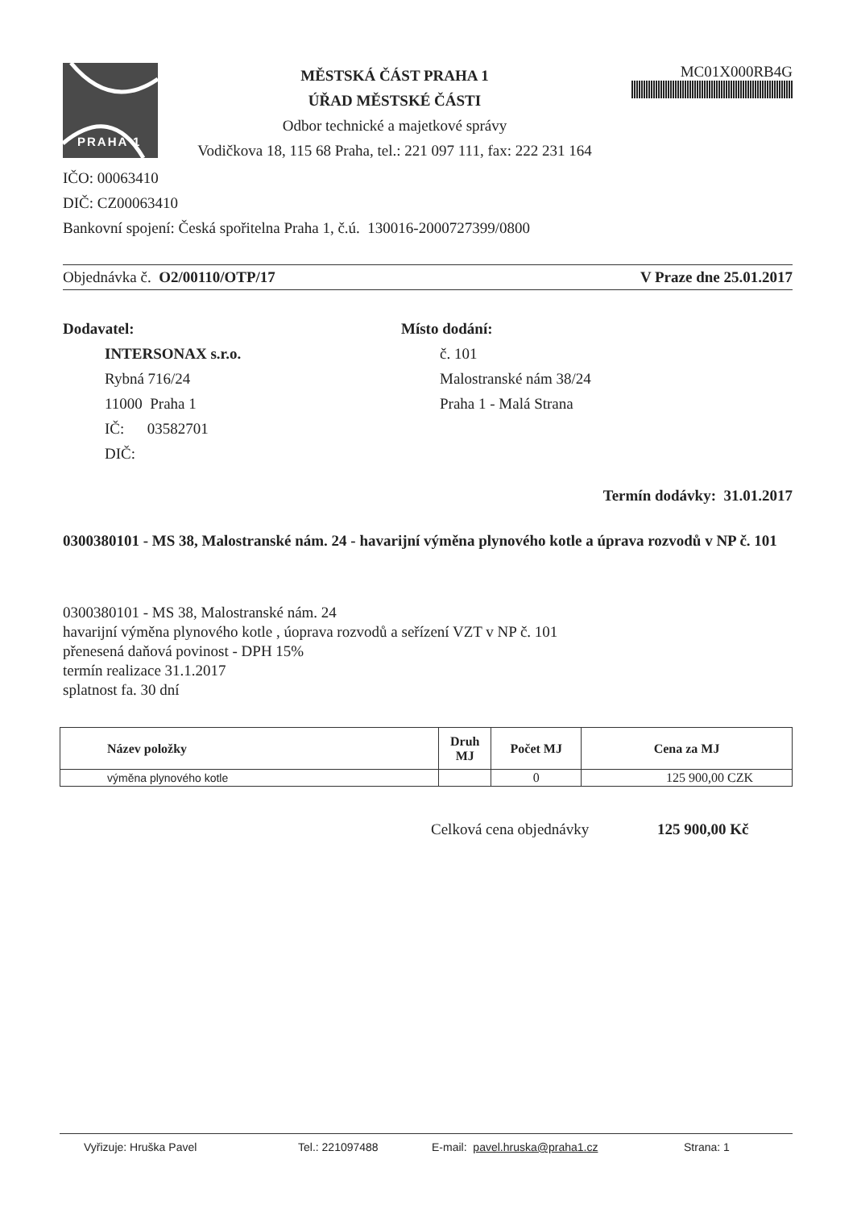PRAHA 1
MĚSTSKÁ ČÁST PRAHA 1
ÚŘAD MĚSTSKÉ ČÁSTI
Odbor technické a majetkové správy
Vodičkova 18, 115 68 Praha, tel.: 221 097 111, fax: 222 231 164
MC01X000RB4G
IČO: 00063410
DIČ: CZ00063410
Bankovní spojení: Česká spořitelna Praha 1, č.ú. 130016-2000727399/0800
Objednávka č. O2/00110/OTP/17 V Praze dne 25.01.2017
Dodavatel:
INTERSONAX s.r.o.
Rybná 716/24
11000 Praha 1
IČ: 03582701
DIČ:
Místo dodání:
č. 101
Malostranské nám 38/24
Praha 1 - Malá Strana
Termín dodávky: 31.01.2017
0300380101 - MS 38, Malostranské nám. 24 - havarijní výměna plynového kotle a úprava rozvodů v NP č. 101
0300380101 - MS 38, Malostranské nám. 24
havarijní výměna plynového kotle , úoprava rozvodů a seřízení VZT v NP č. 101
přenesená daňová povinost - DPH 15%
termín realizace 31.1.2017
splatnost fa. 30 dní
| Název položky | Druh MJ | Počet MJ | Cena za MJ |
| --- | --- | --- | --- |
| výměna plynového kotle | | 0 | 125 900,00 CZK |
Celková cena objednávky 125 900,00 Kč
Vyřizuje: Hruška Pavel Tel.: 221097488 E-mail: pavel.hruska@praha1.cz Strana: 1